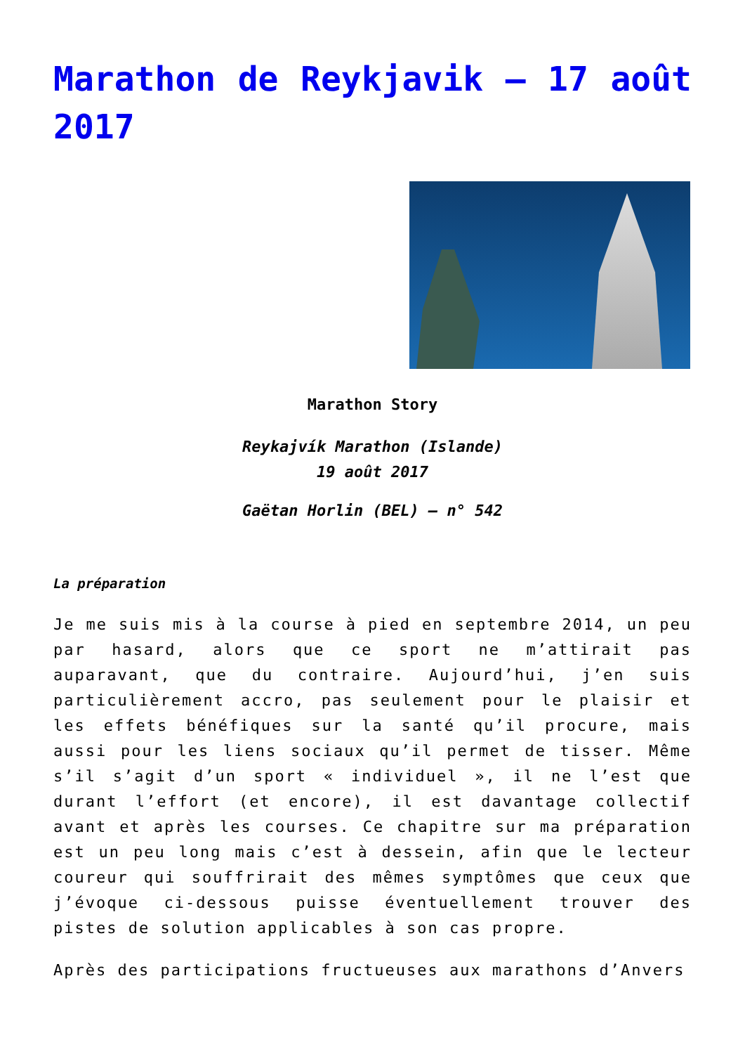Marathon de Reykjavik – 17 août 2017
Marathon Story
Reykajvík Marathon (Islande)
19 août 2017
Gaëtan Horlin (BEL) – n° 542
La préparation
Je me suis mis à la course à pied en septembre 2014, un peu par hasard, alors que ce sport ne m’attirait pas auparavant, que du contraire. Aujourd’hui, j’en suis particulièrement accro, pas seulement pour le plaisir et les effets bénéfiques sur la santé qu’il procure, mais aussi pour les liens sociaux qu’il permet de tisser. Même s’il s’agit d’un sport « individuel », il ne l’est que durant l’effort (et encore), il est davantage collectif avant et après les courses. Ce chapitre sur ma préparation est un peu long mais c’est à dessein, afin que le lecteur coureur qui souffrirait des mêmes symptômes que ceux que j’évoque ci-dessous puisse éventuellement trouver des pistes de solution applicables à son cas propre.
Après des participations fructueuses aux marathons d’Anvers